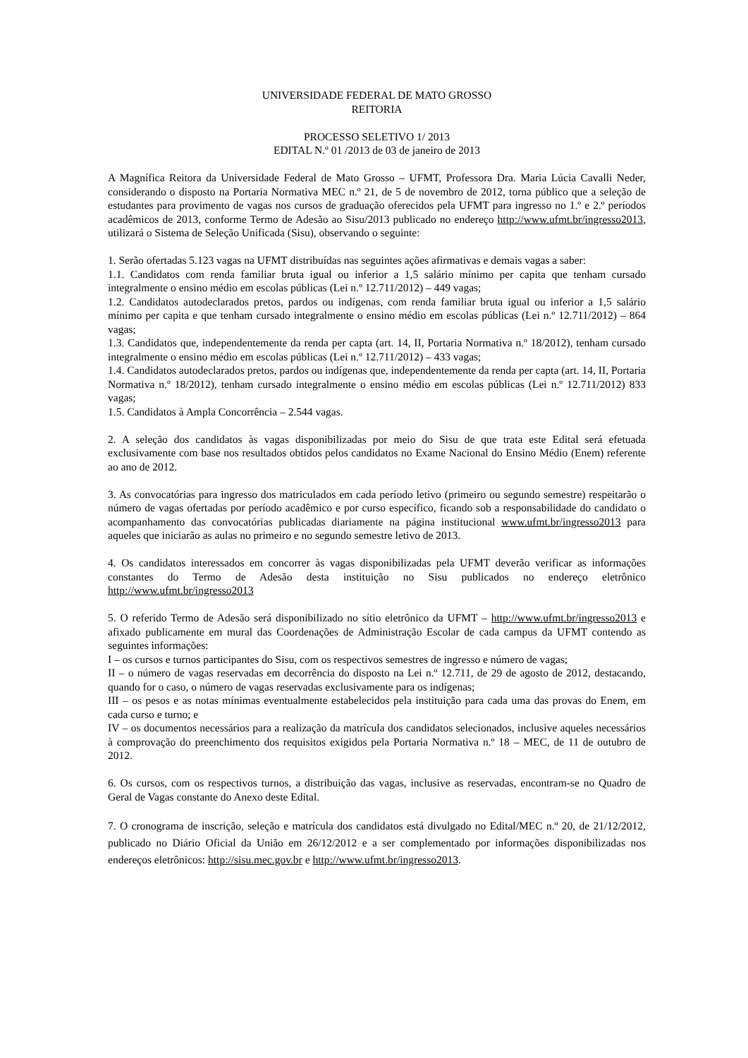UNIVERSIDADE FEDERAL DE MATO GROSSO
REITORIA
PROCESSO SELETIVO 1/ 2013
EDITAL N.º 01 /2013 de 03 de janeiro de 2013
A Magnífica Reitora da Universidade Federal de Mato Grosso – UFMT, Professora Dra. Maria Lúcia Cavalli Neder, considerando o disposto na Portaria Normativa MEC n.º 21, de 5 de novembro de 2012, torna público que a seleção de estudantes para provimento de vagas nos cursos de graduação oferecidos pela UFMT para ingresso no 1.º e 2.º períodos acadêmicos de 2013, conforme Termo de Adesão ao Sisu/2013 publicado no endereço http://www.ufmt.br/ingresso2013, utilizará o Sistema de Seleção Unificada (Sisu), observando o seguinte:
1. Serão ofertadas 5.123 vagas na UFMT distribuídas nas seguintes ações afirmativas e demais vagas a saber:
1.1. Candidatos com renda familiar bruta igual ou inferior a 1,5 salário mínimo per capita que tenham cursado integralmente o ensino médio em escolas públicas (Lei n.º 12.711/2012) – 449 vagas;
1.2. Candidatos autodeclarados pretos, pardos ou indígenas, com renda familiar bruta igual ou inferior a 1,5 salário mínimo per capita e que tenham cursado integralmente o ensino médio em escolas públicas (Lei n.º 12.711/2012) – 864 vagas;
1.3. Candidatos que, independentemente da renda per capta (art. 14, II, Portaria Normativa n.º 18/2012), tenham cursado integralmente o ensino médio em escolas públicas (Lei n.º 12.711/2012) – 433 vagas;
1.4. Candidatos autodeclarados pretos, pardos ou indígenas que, independentemente da renda per capta (art. 14, II, Portaria Normativa n.º 18/2012), tenham cursado integralmente o ensino médio em escolas públicas (Lei n.º 12.711/2012) 833 vagas;
1.5. Candidatos à Ampla Concorrência – 2.544 vagas.
2. A seleção dos candidatos às vagas disponibilizadas por meio do Sisu de que trata este Edital será efetuada exclusivamente com base nos resultados obtidos pelos candidatos no Exame Nacional do Ensino Médio (Enem) referente ao ano de 2012.
3. As convocatórias para ingresso dos matriculados em cada período letivo (primeiro ou segundo semestre) respeitarão o número de vagas ofertadas por período acadêmico e por curso específico, ficando sob a responsabilidade do candidato o acompanhamento das convocatórias publicadas diariamente na página institucional www.ufmt.br/ingresso2013 para aqueles que iniciarão as aulas no primeiro e no segundo semestre letivo de 2013.
4. Os candidatos interessados em concorrer às vagas disponibilizadas pela UFMT deverão verificar as informações constantes do Termo de Adesão desta instituição no Sisu publicados no endereço eletrônico http://www.ufmt.br/ingresso2013
5. O referido Termo de Adesão será disponibilizado no sítio eletrônico da UFMT – http://www.ufmt.br/ingresso2013 e afixado publicamente em mural das Coordenações de Administração Escolar de cada campus da UFMT contendo as seguintes informações:
I – os cursos e turnos participantes do Sisu, com os respectivos semestres de ingresso e número de vagas;
II – o número de vagas reservadas em decorrência do disposto na Lei n.º 12.711, de 29 de agosto de 2012, destacando, quando for o caso, o número de vagas reservadas exclusivamente para os indígenas;
III – os pesos e as notas mínimas eventualmente estabelecidos pela instituição para cada uma das provas do Enem, em cada curso e turno; e
IV – os documentos necessários para a realização da matrícula dos candidatos selecionados, inclusive aqueles necessários à comprovação do preenchimento dos requisitos exigidos pela Portaria Normativa n.º 18 – MEC, de 11 de outubro de 2012.
6. Os cursos, com os respectivos turnos, a distribuição das vagas, inclusive as reservadas, encontram-se no Quadro de Geral de Vagas constante do Anexo deste Edital.
7. O cronograma de inscrição, seleção e matrícula dos candidatos está divulgado no Edital/MEC n.º 20, de 21/12/2012, publicado no Diário Oficial da União em 26/12/2012 e a ser complementado por informações disponibilizadas nos endereços eletrônicos: http://sisu.mec.gov.br e http://www.ufmt.br/ingresso2013.